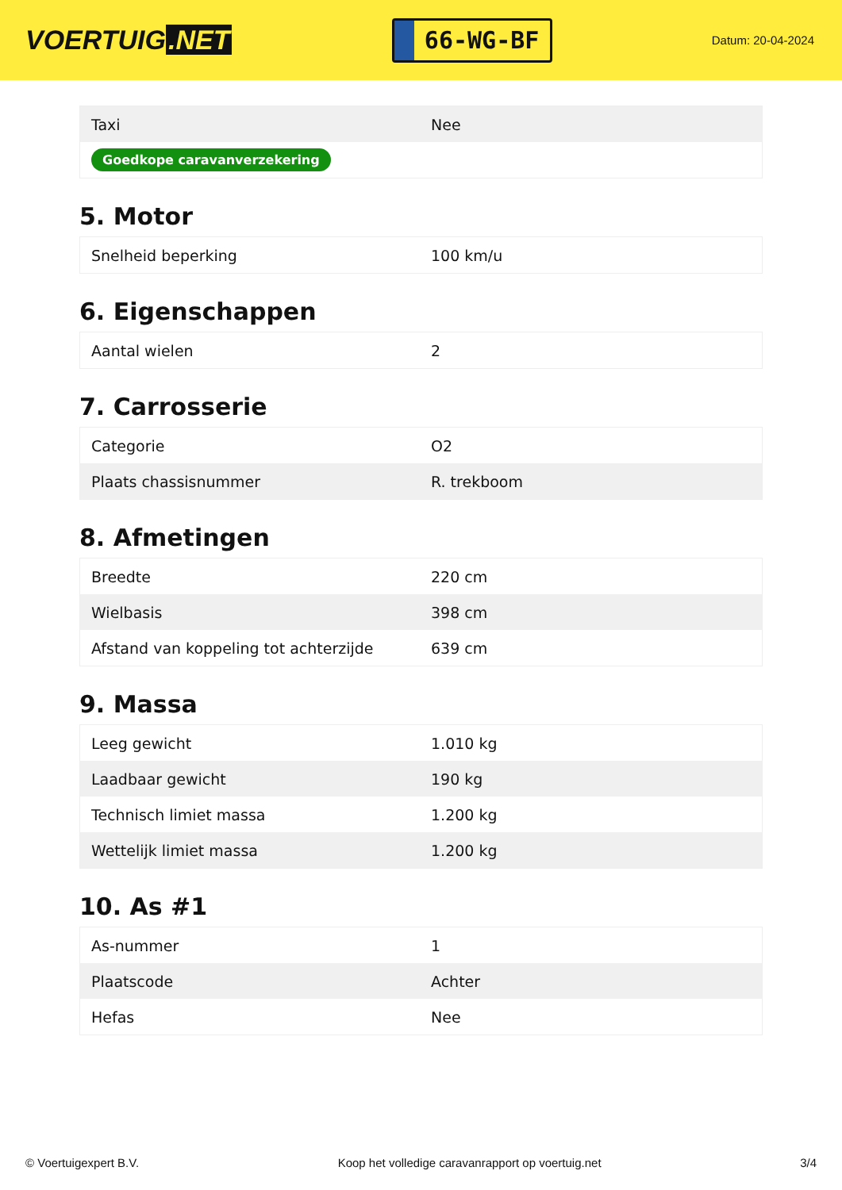VOERTUIG.NET
66-WG-BF
Datum: 20-04-2024
| Taxi | Nee |
| Goedkope caravanverzekering | |
5. Motor
| Snelheid beperking | 100 km/u |
6. Eigenschappen
| Aantal wielen | 2 |
7. Carrosserie
| Categorie | O2 |
| Plaats chassisnummer | R. trekboom |
8. Afmetingen
| Breedte | 220 cm |
| Wielbasis | 398 cm |
| Afstand van koppeling tot achterzijde | 639 cm |
9. Massa
| Leeg gewicht | 1.010 kg |
| Laadbaar gewicht | 190 kg |
| Technisch limiet massa | 1.200 kg |
| Wettelijk limiet massa | 1.200 kg |
10. As #1
| As-nummer | 1 |
| Plaatscode | Achter |
| Hefas | Nee |
© Voertuigexpert B.V. Koop het volledige caravanrapport op voertuig.net 3/4